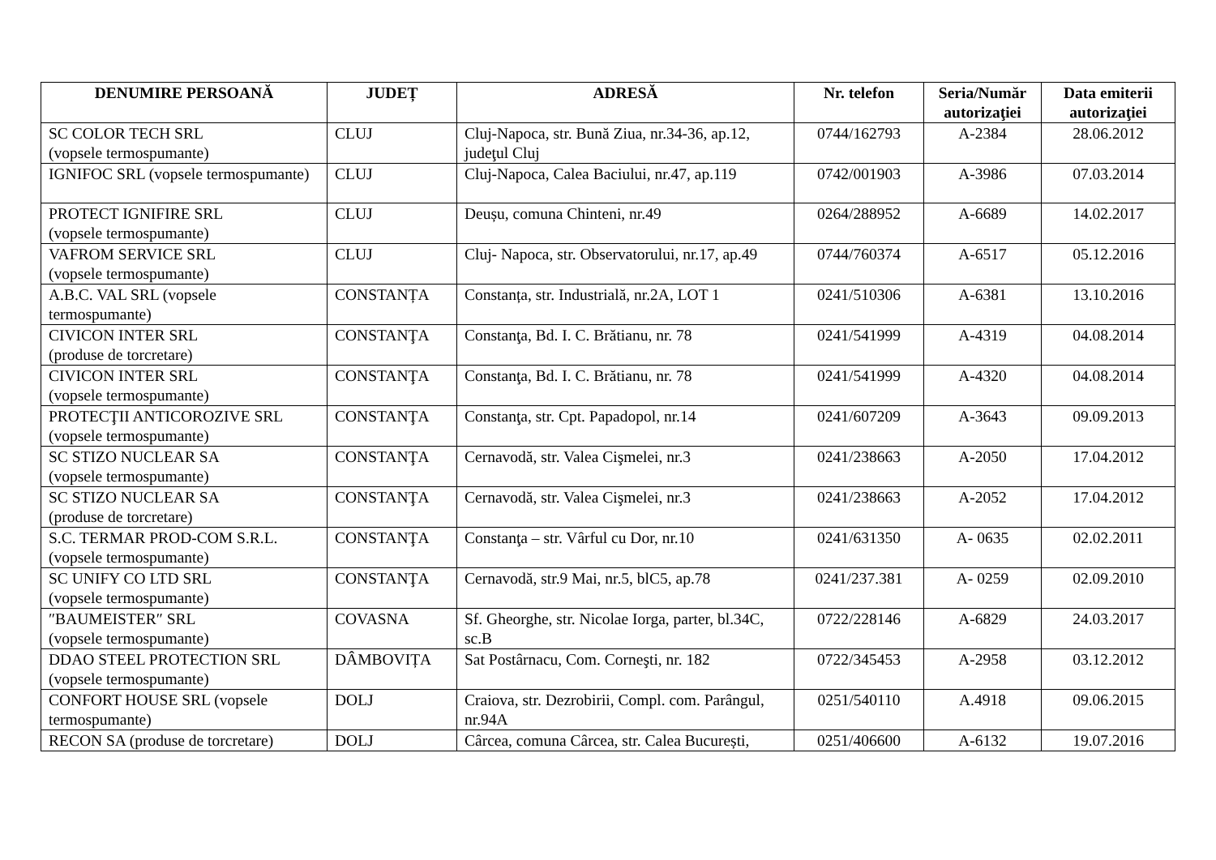| DENUMIRE PERSOANĂ | JUDEȚ | ADRESĂ | Nr. telefon | Seria/Număr autorizaţiei | Data emiterii autorizaţiei |
| --- | --- | --- | --- | --- | --- |
| SC COLOR TECH SRL (vopsele termospumante) | CLUJ | Cluj-Napoca, str. Bună Ziua, nr.34-36, ap.12, judeţul Cluj | 0744/162793 | A-2384 | 28.06.2012 |
| IGNIFOC SRL (vopsele termospumante) | CLUJ | Cluj-Napoca, Calea Baciului, nr.47, ap.119 | 0742/001903 | A-3986 | 07.03.2014 |
| PROTECT IGNIFIRE SRL (vopsele termospumante) | CLUJ | Deușu, comuna Chinteni, nr.49 | 0264/288952 | A-6689 | 14.02.2017 |
| VAFROM SERVICE SRL (vopsele termospumante) | CLUJ | Cluj- Napoca, str. Observatorului, nr.17, ap.49 | 0744/760374 | A-6517 | 05.12.2016 |
| A.B.C. VAL SRL (vopsele termospumante) | CONSTANȚA | Constanța, str. Industrială, nr.2A, LOT 1 | 0241/510306 | A-6381 | 13.10.2016 |
| CIVICON INTER SRL (produse de torcretare) | CONSTANŢA | Constanţa, Bd. I. C. Brătianu, nr. 78 | 0241/541999 | A-4319 | 04.08.2014 |
| CIVICON INTER SRL (vopsele termospumante) | CONSTANŢA | Constanţa, Bd. I. C. Brătianu, nr. 78 | 0241/541999 | A-4320 | 04.08.2014 |
| PROTECŢII ANTICOROZIVE SRL (vopsele termospumante) | CONSTANŢA | Constanţa, str. Cpt. Papadopol, nr.14 | 0241/607209 | A-3643 | 09.09.2013 |
| SC STIZO NUCLEAR SA (vopsele termospumante) | CONSTANŢA | Cernavodă, str. Valea Cişmelei, nr.3 | 0241/238663 | A-2050 | 17.04.2012 |
| SC STIZO NUCLEAR SA (produse de torcretare) | CONSTANŢA | Cernavodă, str. Valea Cişmelei, nr.3 | 0241/238663 | A-2052 | 17.04.2012 |
| S.C. TERMAR PROD-COM S.R.L. (vopsele termospumante) | CONSTANŢA | Constanţa – str. Vârful cu Dor, nr.10 | 0241/631350 | A- 0635 | 02.02.2011 |
| SC UNIFY CO LTD SRL (vopsele termospumante) | CONSTANŢA | Cernavodă, str.9 Mai, nr.5, blC5, ap.78 | 0241/237.381 | A- 0259 | 02.09.2010 |
| ″BAUMEISTER″ SRL (vopsele termospumante) | COVASNA | Sf. Gheorghe, str. Nicolae Iorga, parter, bl.34C, sc.B | 0722/228146 | A-6829 | 24.03.2017 |
| DDAO STEEL PROTECTION SRL (vopsele termospumante) | DÂMBOVIȚA | Sat Postârnacu, Com. Corneşti, nr. 182 | 0722/345453 | A-2958 | 03.12.2012 |
| CONFORT HOUSE SRL (vopsele termospumante) | DOLJ | Craiova, str. Dezrobirii, Compl. com. Parângul, nr.94A | 0251/540110 | A.4918 | 09.06.2015 |
| RECON SA (produse de torcretare) | DOLJ | Cârcea, comuna Cârcea, str. Calea București, | 0251/406600 | A-6132 | 19.07.2016 |